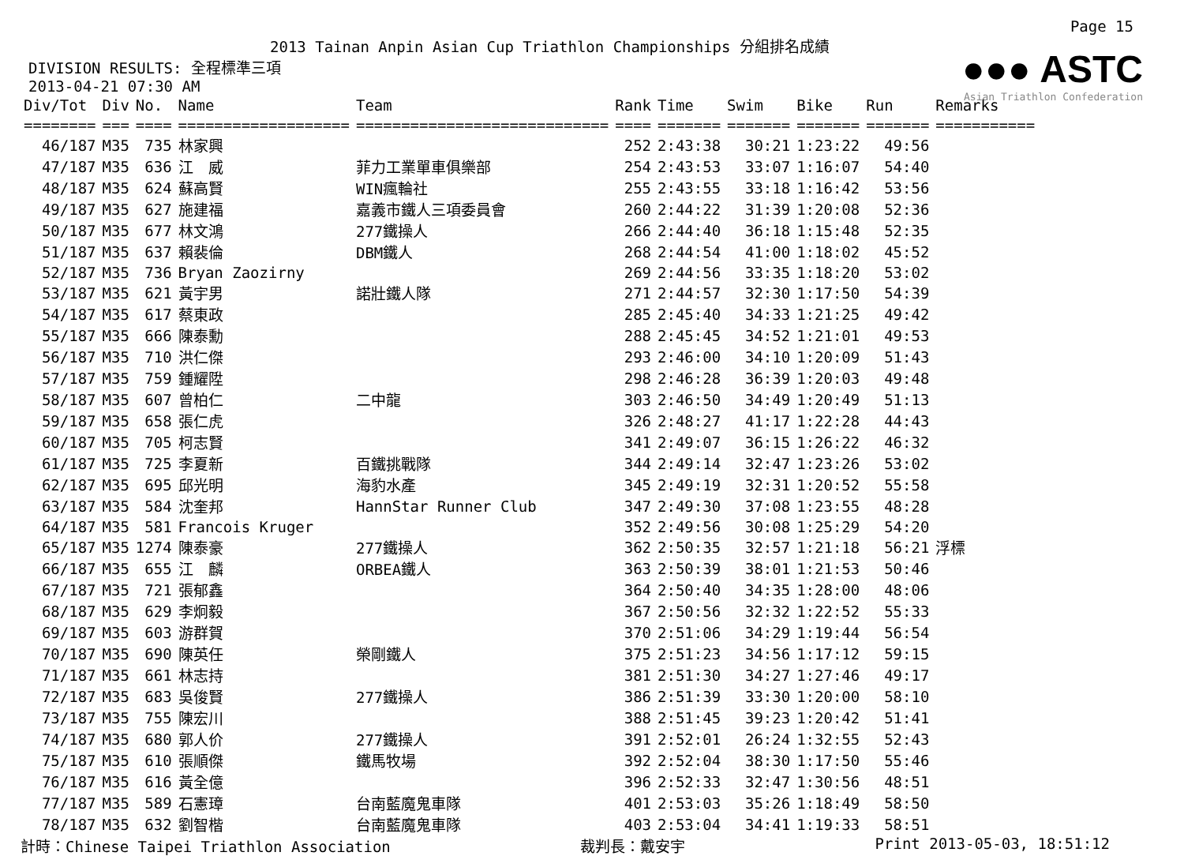Page 15
2013 Tainan Anpin Asian Cup Triathlon Championships 分組排名成績
●●● ASTC
Asian Triathlon Confederation
DIVISION RESULTS: 全程標準三項
2013-04-21 07:30 AM
| Div/Tot | Div | No. | Name | Team | Rank | Time | Swim | Bike | Run | Remarks |
| --- | --- | --- | --- | --- | --- | --- | --- | --- | --- | --- |
| ======== | === | ==== | =================== | ============================ | ==== | ======= | ======= | ======= | ======= | =========== |
| 46/187 | M35 | 735 | 林家興 | | 252 | 2:43:38 | 30:21 | 1:23:22 | 49:56 | |
| 47/187 | M35 | 636 | 江 威 | 菲力工業單車俱樂部 | 254 | 2:43:53 | 33:07 | 1:16:07 | 54:40 | |
| 48/187 | M35 | 624 | 蘇高賢 | WIN瘋輪社 | 255 | 2:43:55 | 33:18 | 1:16:42 | 53:56 | |
| 49/187 | M35 | 627 | 施建福 | 嘉義市鐵人三項委員會 | 260 | 2:44:22 | 31:39 | 1:20:08 | 52:36 | |
| 50/187 | M35 | 677 | 林文鴻 | 277鐵操人 | 266 | 2:44:40 | 36:18 | 1:15:48 | 52:35 | |
| 51/187 | M35 | 637 | 賴裴倫 | DBM鐵人 | 268 | 2:44:54 | 41:00 | 1:18:02 | 45:52 | |
| 52/187 | M35 | 736 | Bryan Zaozirny | | 269 | 2:44:56 | 33:35 | 1:18:20 | 53:02 | |
| 53/187 | M35 | 621 | 黃宇男 | 諾壯鐵人隊 | 271 | 2:44:57 | 32:30 | 1:17:50 | 54:39 | |
| 54/187 | M35 | 617 | 蔡東政 | | 285 | 2:45:40 | 34:33 | 1:21:25 | 49:42 | |
| 55/187 | M35 | 666 | 陳泰勳 | | 288 | 2:45:45 | 34:52 | 1:21:01 | 49:53 | |
| 56/187 | M35 | 710 | 洪仁傑 | | 293 | 2:46:00 | 34:10 | 1:20:09 | 51:43 | |
| 57/187 | M35 | 759 | 鍾耀陞 | | 298 | 2:46:28 | 36:39 | 1:20:03 | 49:48 | |
| 58/187 | M35 | 607 | 曾柏仁 | 二中龍 | 303 | 2:46:50 | 34:49 | 1:20:49 | 51:13 | |
| 59/187 | M35 | 658 | 張仁虎 | | 326 | 2:48:27 | 41:17 | 1:22:28 | 44:43 | |
| 60/187 | M35 | 705 | 柯志賢 | | 341 | 2:49:07 | 36:15 | 1:26:22 | 46:32 | |
| 61/187 | M35 | 725 | 李夏新 | 百鐵挑戰隊 | 344 | 2:49:14 | 32:47 | 1:23:26 | 53:02 | |
| 62/187 | M35 | 695 | 邱光明 | 海豹水產 | 345 | 2:49:19 | 32:31 | 1:20:52 | 55:58 | |
| 63/187 | M35 | 584 | 沈奎邦 | HannStar Runner Club | 347 | 2:49:30 | 37:08 | 1:23:55 | 48:28 | |
| 64/187 | M35 | 581 | Francois Kruger | | 352 | 2:49:56 | 30:08 | 1:25:29 | 54:20 | |
| 65/187 | M35 | 1274 | 陳泰豪 | 277鐵操人 | 362 | 2:50:35 | 32:57 | 1:21:18 | 56:21 | 浮標 |
| 66/187 | M35 | 655 | 江 麟 | ORBEA鐵人 | 363 | 2:50:39 | 38:01 | 1:21:53 | 50:46 | |
| 67/187 | M35 | 721 | 張郁鑫 | | 364 | 2:50:40 | 34:35 | 1:28:00 | 48:06 | |
| 68/187 | M35 | 629 | 李炯毅 | | 367 | 2:50:56 | 32:32 | 1:22:52 | 55:33 | |
| 69/187 | M35 | 603 | 游群賀 | | 370 | 2:51:06 | 34:29 | 1:19:44 | 56:54 | |
| 70/187 | M35 | 690 | 陳英任 | 榮剛鐵人 | 375 | 2:51:23 | 34:56 | 1:17:12 | 59:15 | |
| 71/187 | M35 | 661 | 林志持 | | 381 | 2:51:30 | 34:27 | 1:27:46 | 49:17 | |
| 72/187 | M35 | 683 | 吳俊賢 | 277鐵操人 | 386 | 2:51:39 | 33:30 | 1:20:00 | 58:10 | |
| 73/187 | M35 | 755 | 陳宏川 | | 388 | 2:51:45 | 39:23 | 1:20:42 | 51:41 | |
| 74/187 | M35 | 680 | 郭人价 | 277鐵操人 | 391 | 2:52:01 | 26:24 | 1:32:55 | 52:43 | |
| 75/187 | M35 | 610 | 張順傑 | 鐵馬牧場 | 392 | 2:52:04 | 38:30 | 1:17:50 | 55:46 | |
| 76/187 | M35 | 616 | 黃全億 | | 396 | 2:52:33 | 32:47 | 1:30:56 | 48:51 | |
| 77/187 | M35 | 589 | 石憲璋 | 台南藍魔鬼車隊 | 401 | 2:53:03 | 35:26 | 1:18:49 | 58:50 | |
| 78/187 | M35 | 632 | 劉智楷 | 台南藍魔鬼車隊 | 403 | 2:53:04 | 34:41 | 1:19:33 | 58:51 | |
計時：Chinese Taipei Triathlon Association 裁判長：戴安宇 Print 2013-05-03, 18:51:12